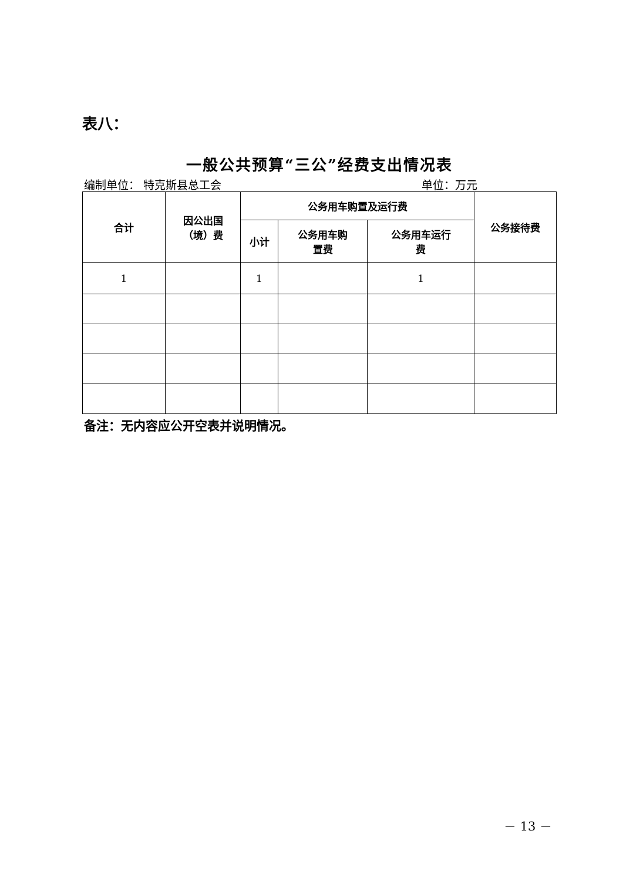表八：
一般公共预算“三公”经费支出情况表
编制单位： 特克斯县总工会 单位：万元
| 合计 | 因公出国 （境）费 | 公务用车购置及运行费 | | | 公务接待费 |
| --- | --- | --- | --- | --- | --- |
| | | 小计 | 公务用车购 置费 | 公务用车运行 费 | |
| 1 | | 1 | | 1 | |
备注：无内容应公开空表并说明情况。
－ 13 －